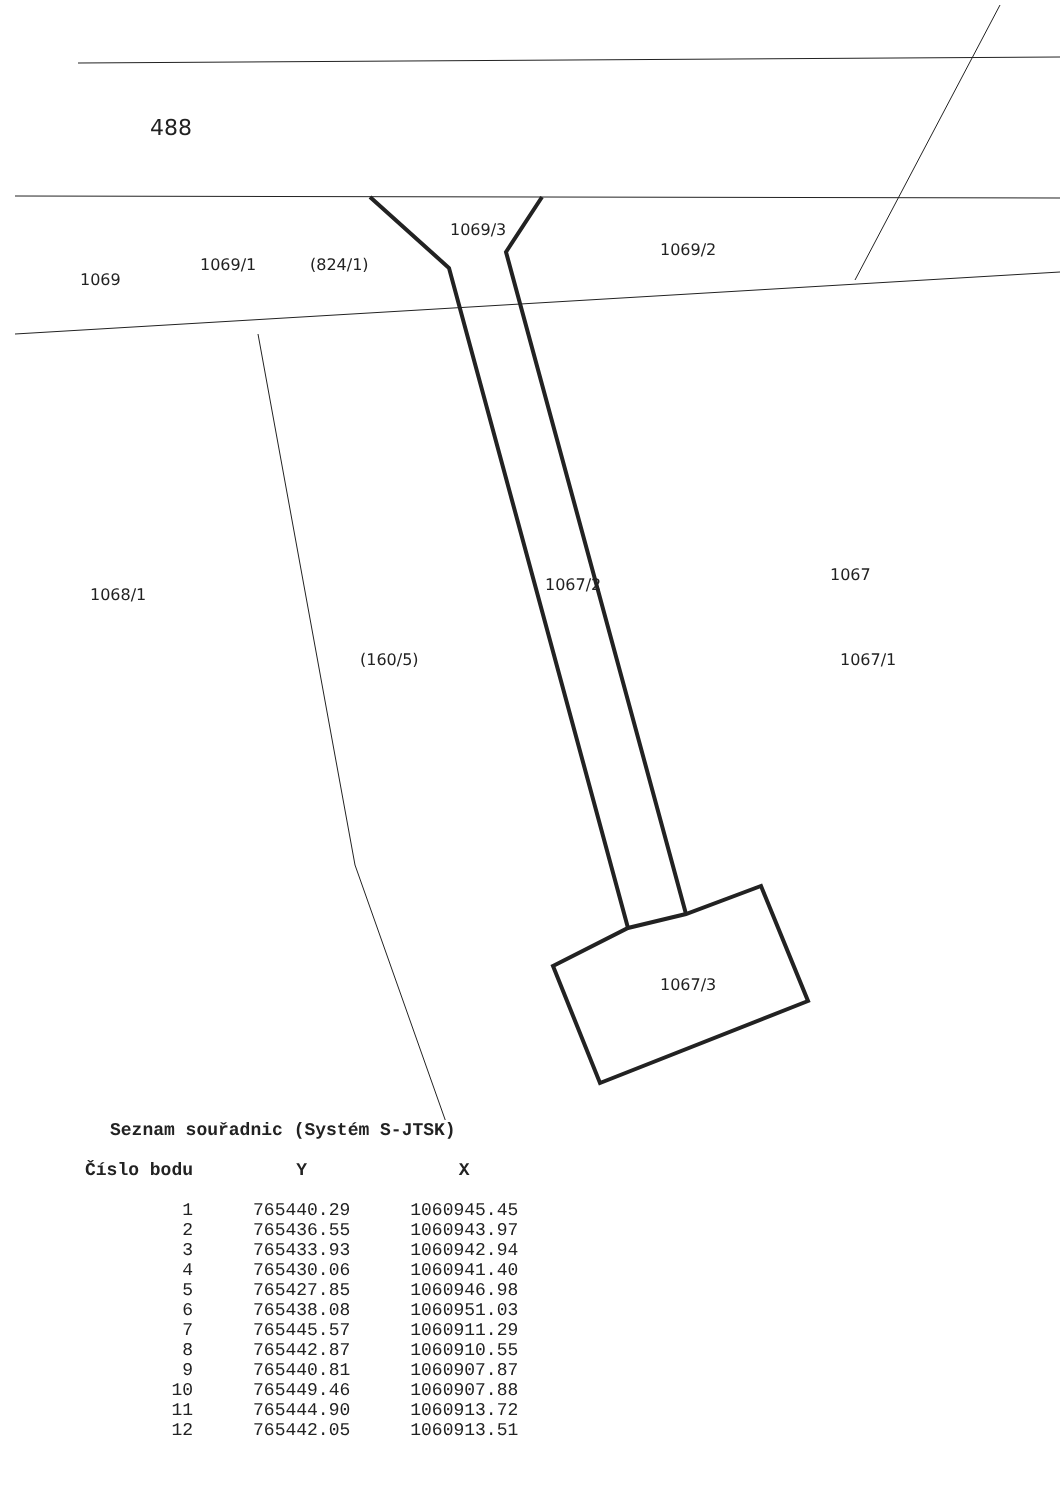488
1069
1069/1
(824/1)
1069/3
1069/2
1068/1
(160/5)
1067/2
1067
1067/1
1067/3
Seznam souřadnic (Systém S-JTSK)
| Číslo bodu | Y | X |
| --- | --- | --- |
| 1 | 765440.29 | 1060945.45 |
| 2 | 765436.55 | 1060943.97 |
| 3 | 765433.93 | 1060942.94 |
| 4 | 765430.06 | 1060941.40 |
| 5 | 765427.85 | 1060946.98 |
| 6 | 765438.08 | 1060951.03 |
| 7 | 765445.57 | 1060911.29 |
| 8 | 765442.87 | 1060910.55 |
| 9 | 765440.81 | 1060907.87 |
| 10 | 765449.46 | 1060907.88 |
| 11 | 765444.90 | 1060913.72 |
| 12 | 765442.05 | 1060913.51 |